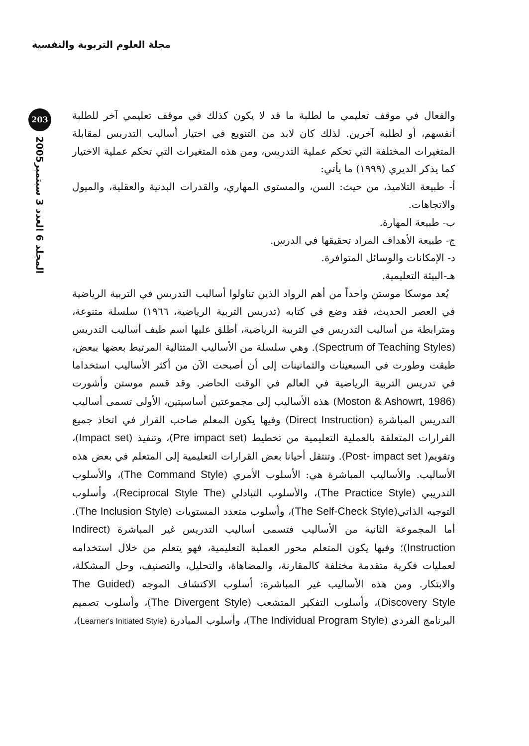مجلة العلوم التربوية والنفسية
203
المجلد 6 العدد 3 سبتمبر2005
والفعال في موقف تعليمي ما لطلبة ما قد لا يكون كذلك في موقف تعليمي آخر للطلبة أنفسهم، أو لطلبة آخرين. لذلك كان لابد من التنويع في اختيار أساليب التدريس لمقابلة المتغيرات المختلفة التي تحكم عملية التدريس، ومن هذه المتغيرات التي تحكم عملية الاختيار كما يذكر الديري (١٩٩٩) ما يأتي:
أ- طبيعة التلاميذ، من حيث: السن، والمستوى المهاري، والقدرات البدنية والعقلية، والميول والاتجاهات.
ب- طبيعة المهارة.
ج- طبيعة الأهداف المراد تحقيقها في الدرس.
د- الإمكانات والوسائل المتوافرة.
هـ-البيئة التعليمية.
يُعد موسكا موستن واحداً من أهم الرواد الذين تناولوا أساليب التدريس في التربية الرياضية في العصر الحديث، فقد وضع في كتابه (تدريس التربية الرياضية، ١٩٦٦) سلسلة متنوعة، ومترابطة من أساليب التدريس في التربية الرياضية، أطلق عليها اسم طيف أساليب التدريس (Spectrum of Teaching Styles). وهي سلسلة من الأساليب المتتالية المرتبط بعضها ببعض، طبقت وطورت في السبعينات والثمانينات إلى أن أصبحت الآن من أكثر الأساليب استخداما في تدريس التربية الرياضية في العالم في الوقت الحاضر. وقد قسم موستن وأشورت (Moston & Ashowrt, 1986) هذه الأساليب إلى مجموعتين أساسيتين، الأولى تسمى أساليب التدريس المباشرة (Direct Instruction) وفيها يكون المعلم صاحب القرار في اتخاذ جميع القرارات المتعلقة بالعملية التعليمية من تخطيط (Pre impact set)، وتنفيذ (Impact set)، وتقويم( Post- impact set). وتنتقل أحيانا بعض القرارات التعليمية إلى المتعلم في بعض هذه الأساليب. والأساليب المباشرة هي: الأسلوب الأمري (The Command Style)، والأسلوب التدريبي (The Practice Style)، والأسلوب التبادلي (Reciprocal Style The)، وأسلوب التوجيه الذاتي(The Self-Check Style)، وأسلوب متعدد المستويات (The Inclusion Style). أما المجموعة الثانية من الأساليب فتسمى أساليب التدريس غير المباشرة (Indirect Instruction)؛ وفيها يكون المتعلم محور العملية التعليمية، فهو يتعلم من خلال استخدامه لعمليات فكرية متقدمة مختلفة كالمقارنة، والمضاهاة، والتحليل، والتصنيف، وحل المشكلة، والابتكار. ومن هذه الأساليب غير المباشرة: أسلوب الاكتشاف الموجه (The Guided Discovery Style)، وأسلوب التفكير المتشعب (The Divergent Style)، وأسلوب تصميم البرنامج الفردي (The Individual Program Style)، وأسلوب المبادرة (Learner's Initiated Style)،